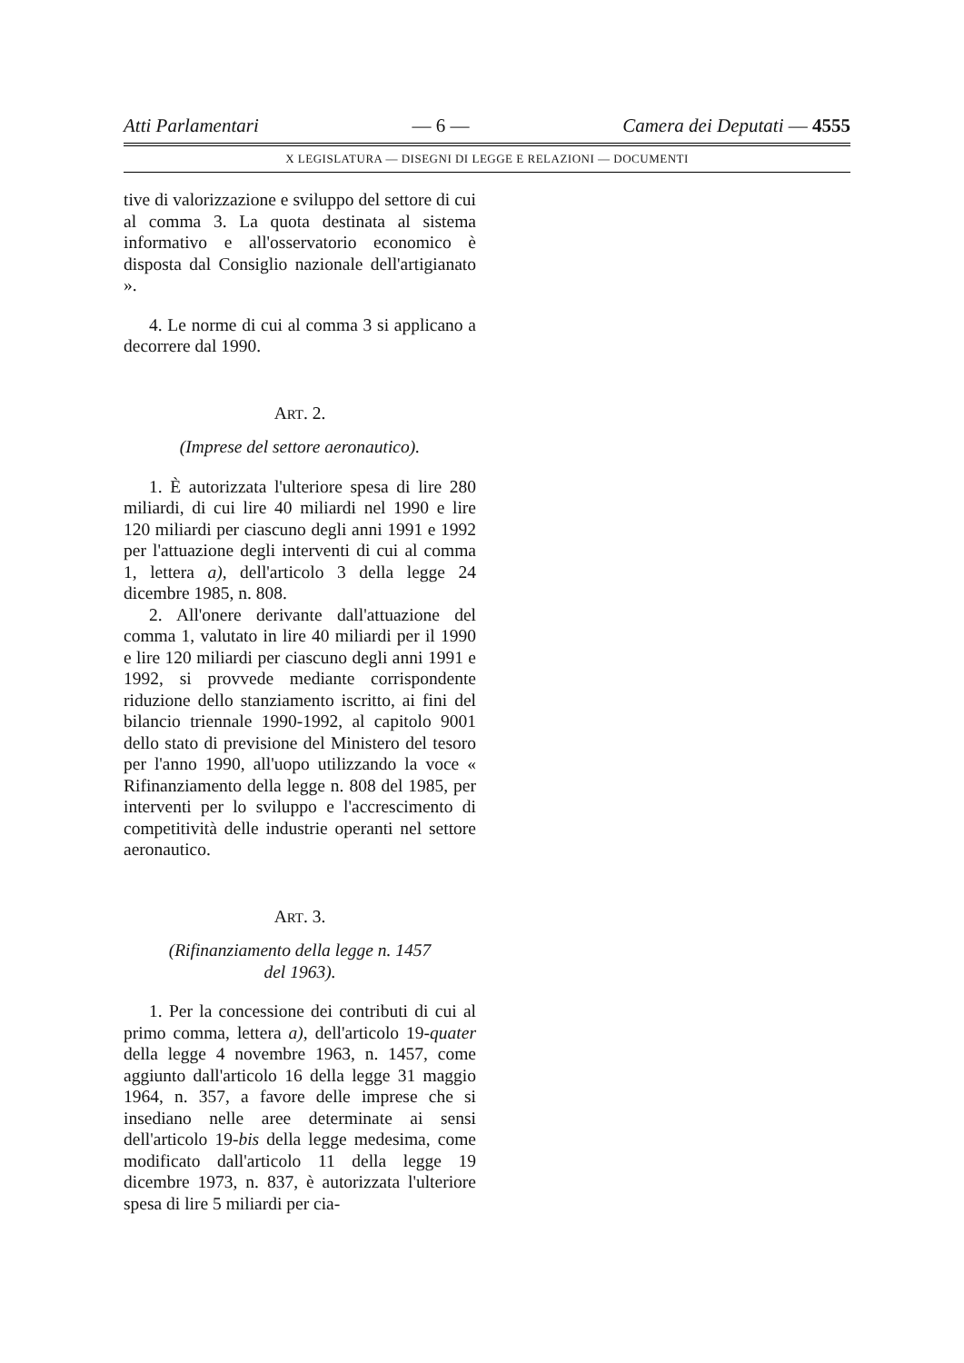Atti Parlamentari — 6 — Camera dei Deputati — 4555
X LEGISLATURA — DISEGNI DI LEGGE E RELAZIONI — DOCUMENTI
tive di valorizzazione e sviluppo del settore di cui al comma 3. La quota destinata al sistema informativo e all'osservatorio economico è disposta dal Consiglio nazionale dell'artigianato ».
4. Le norme di cui al comma 3 si applicano a decorrere dal 1990.
ART. 2.
(Imprese del settore aeronautico).
1. È autorizzata l'ulteriore spesa di lire 280 miliardi, di cui lire 40 miliardi nel 1990 e lire 120 miliardi per ciascuno degli anni 1991 e 1992 per l'attuazione degli interventi di cui al comma 1, lettera a), dell'articolo 3 della legge 24 dicembre 1985, n. 808.
2. All'onere derivante dall'attuazione del comma 1, valutato in lire 40 miliardi per il 1990 e lire 120 miliardi per ciascuno degli anni 1991 e 1992, si provvede mediante corrispondente riduzione dello stanziamento iscritto, ai fini del bilancio triennale 1990-1992, al capitolo 9001 dello stato di previsione del Ministero del tesoro per l'anno 1990, all'uopo utilizzando la voce « Rifinanziamento della legge n. 808 del 1985, per interventi per lo sviluppo e l'accrescimento di competitività delle industrie operanti nel settore aeronautico.
ART. 3.
(Rifinanziamento della legge n. 1457
del 1963).
1. Per la concessione dei contributi di cui al primo comma, lettera a), dell'articolo 19-quater della legge 4 novembre 1963, n. 1457, come aggiunto dall'articolo 16 della legge 31 maggio 1964, n. 357, a favore delle imprese che si insediano nelle aree determinate ai sensi dell'articolo 19-bis della legge medesima, come modificato dall'articolo 11 della legge 19 dicembre 1973, n. 837, è autorizzata l'ulteriore spesa di lire 5 miliardi per cia-